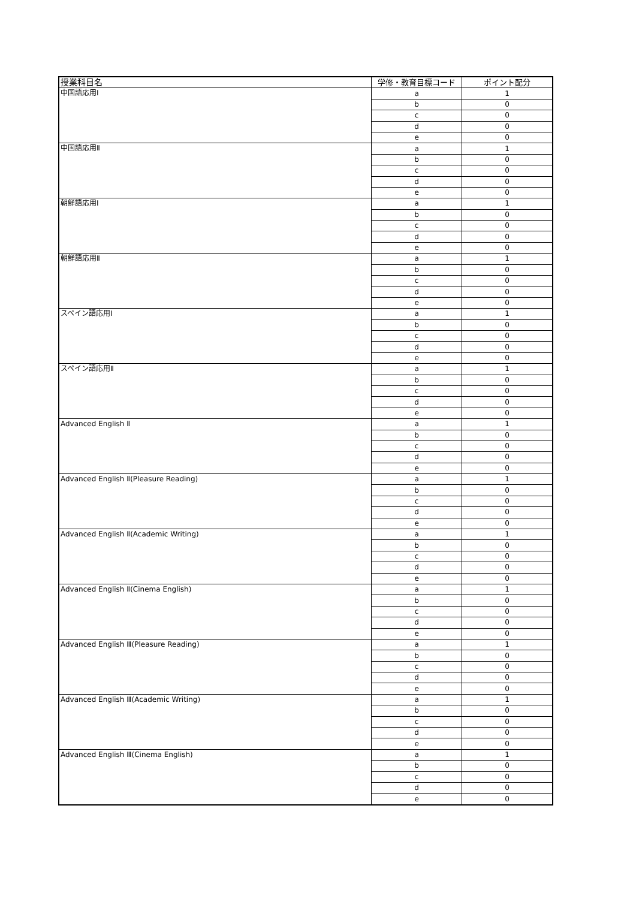| 授業科目名 | 学修・教育目標コード | ポイント配分 |
| --- | --- | --- |
| 中国語応用Ⅰ | a | 1 |
| | b | 0 |
| | c | 0 |
| | d | 0 |
| | e | 0 |
| 中国語応用Ⅱ | a | 1 |
| | b | 0 |
| | c | 0 |
| | d | 0 |
| | e | 0 |
| 朝鮮語応用Ⅰ | a | 1 |
| | b | 0 |
| | c | 0 |
| | d | 0 |
| | e | 0 |
| 朝鮮語応用Ⅱ | a | 1 |
| | b | 0 |
| | c | 0 |
| | d | 0 |
| | e | 0 |
| スペイン語応用Ⅰ | a | 1 |
| | b | 0 |
| | c | 0 |
| | d | 0 |
| | e | 0 |
| スペイン語応用Ⅱ | a | 1 |
| | b | 0 |
| | c | 0 |
| | d | 0 |
| | e | 0 |
| Advanced English Ⅱ | a | 1 |
| | b | 0 |
| | c | 0 |
| | d | 0 |
| | e | 0 |
| Advanced English Ⅱ(Pleasure Reading) | a | 1 |
| | b | 0 |
| | c | 0 |
| | d | 0 |
| | e | 0 |
| Advanced English Ⅱ(Academic Writing) | a | 1 |
| | b | 0 |
| | c | 0 |
| | d | 0 |
| | e | 0 |
| Advanced English Ⅱ(Cinema English) | a | 1 |
| | b | 0 |
| | c | 0 |
| | d | 0 |
| | e | 0 |
| Advanced English Ⅲ(Pleasure Reading) | a | 1 |
| | b | 0 |
| | c | 0 |
| | d | 0 |
| | e | 0 |
| Advanced English Ⅲ(Academic Writing) | a | 1 |
| | b | 0 |
| | c | 0 |
| | d | 0 |
| | e | 0 |
| Advanced English Ⅲ(Cinema English) | a | 1 |
| | b | 0 |
| | c | 0 |
| | d | 0 |
| | e | 0 |